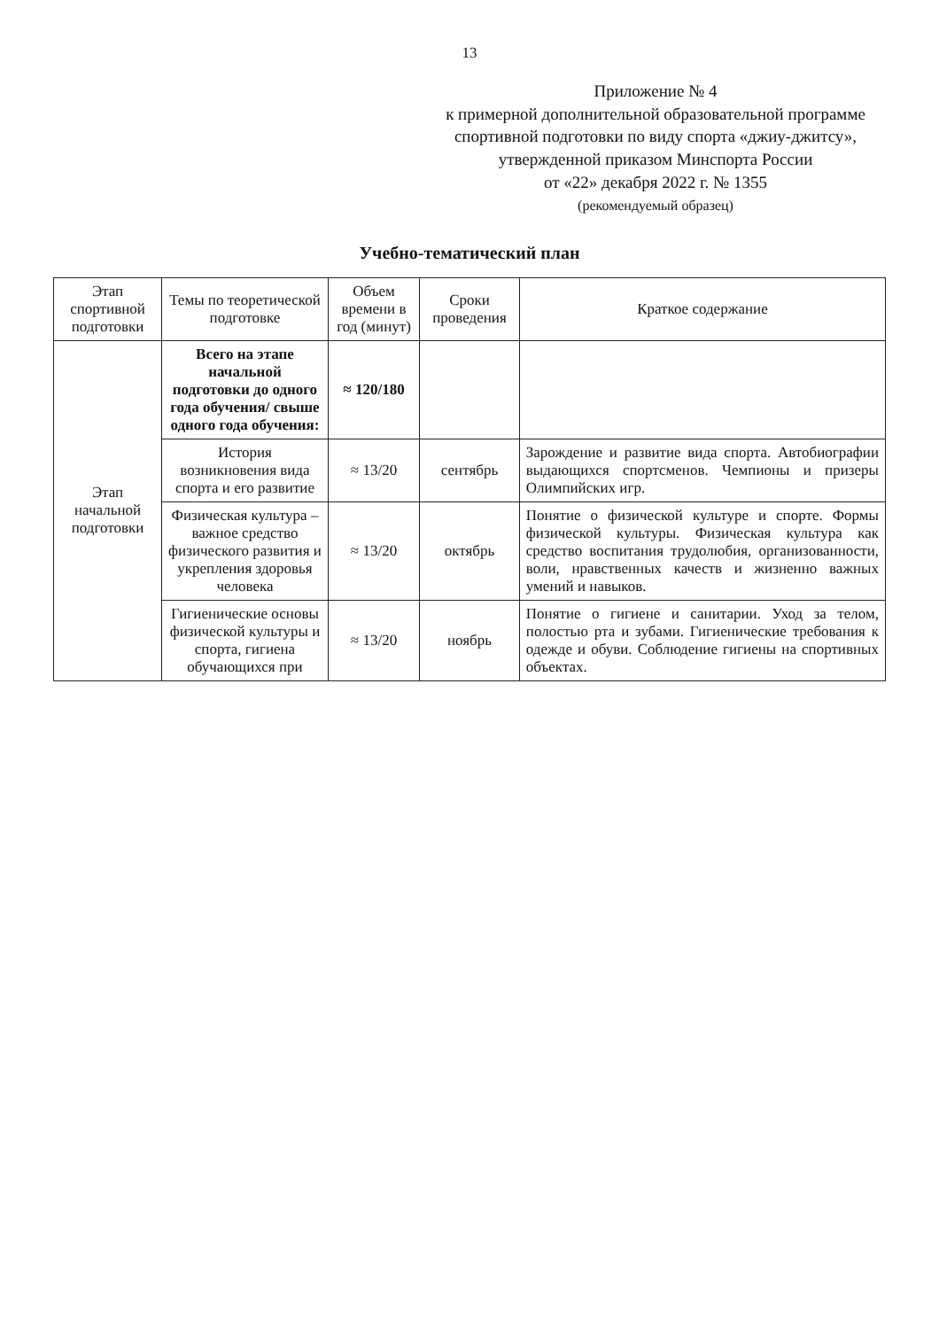13
Приложение № 4
к примерной дополнительной образовательной программе спортивной подготовки по виду спорта «джиу-джитсу», утвержденной приказом Минспорта России
от «22» декабря 2022 г. № 1355
(рекомендуемый образец)
Учебно-тематический план
| Этап спортивной подготовки | Темы по теоретической подготовке | Объем времени в год (минут) | Сроки проведения | Краткое содержание |
| --- | --- | --- | --- | --- |
| Этап начальной подготовки | Всего на этапе начальной подготовки до одного года обучения/ свыше одного года обучения: | ≈ 120/180 | | |
| | История возникновения вида спорта и его развитие | ≈ 13/20 | сентябрь | Зарождение и развитие вида спорта. Автобиографии выдающихся спортсменов. Чемпионы и призеры Олимпийских игр. |
| | Физическая культура – важное средство физического развития и укрепления здоровья человека | ≈ 13/20 | октябрь | Понятие о физической культуре и спорте. Формы физической культуры. Физическая культура как средство воспитания трудолюбия, организованности, воли, нравственных качеств и жизненно важных умений и навыков. |
| | Гигиенические основы физической культуры и спорта, гигиена обучающихся при | ≈ 13/20 | ноябрь | Понятие о гигиене и санитарии. Уход за телом, полостью рта и зубами. Гигиенические требования к одежде и обуви. Соблюдение гигиены на спортивных объектах. |